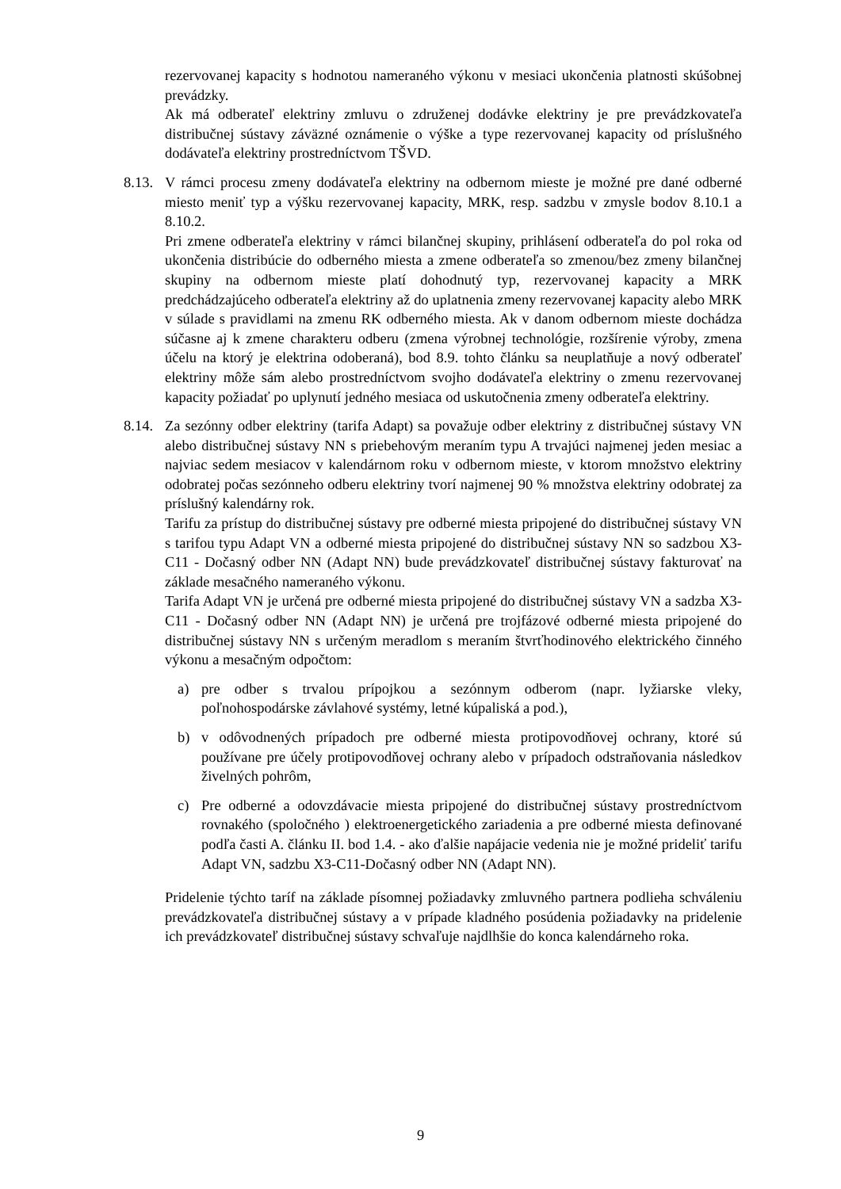rezervovanej kapacity s hodnotou nameraného výkonu v mesiaci ukončenia platnosti skúšobnej prevádzky.
Ak má odberateľ elektriny zmluvu o združenej dodávke elektriny je pre prevádzkovateľa distribučnej sústavy záväzné oznámenie o výške a type rezervovanej kapacity od príslušného dodávateľa elektriny prostredníctvom TŠVD.
8.13.
V rámci procesu zmeny dodávateľa elektriny na odbernom mieste je možné pre dané odberné miesto meniť typ a výšku rezervovanej kapacity, MRK, resp. sadzbu v zmysle bodov 8.10.1 a 8.10.2.
Pri zmene odberateľa elektriny v rámci bilančnej skupiny, prihlásení odberateľa do pol roka od ukončenia distribúcie do odberného miesta a zmene odberateľa so zmenou/bez zmeny bilančnej skupiny na odbernom mieste platí dohodnutý typ, rezervovanej kapacity a MRK predchádzajúceho odberateľa elektriny až do uplatnenia zmeny rezervovanej kapacity alebo MRK v súlade s pravidlami na zmenu RK odberného miesta. Ak v danom odbernom mieste dochádza súčasne aj k zmene charakteru odberu (zmena výrobnej technológie, rozšírenie výroby, zmena účelu na ktorý je elektrina odoberaná), bod 8.9. tohto článku sa neuplatňuje a nový odberateľ elektriny môže sám alebo prostredníctvom svojho dodávateľa elektriny o zmenu rezervovanej kapacity požiadať po uplynutí jedného mesiaca od uskutočnenia zmeny odberateľa elektriny.
8.14.
Za sezónny odber elektriny (tarifa Adapt) sa považuje odber elektriny z distribučnej sústavy VN alebo distribučnej sústavy NN s priebehovým meraním typu A trvajúci najmenej jeden mesiac a najviac sedem mesiacov v kalendárnom roku v odbernom mieste, v ktorom množstvo elektriny odobratej počas sezónneho odberu elektriny tvorí najmenej 90 % množstva elektriny odobratej za príslušný kalendárny rok.
Tarifu za prístup do distribučnej sústavy pre odberné miesta pripojené do distribučnej sústavy VN s tarifou typu Adapt VN a odberné miesta pripojené do distribučnej sústavy NN so sadzbou X3-C11 - Dočasný odber NN (Adapt NN) bude prevádzkovateľ distribučnej sústavy fakturovať na základe mesačného nameraného výkonu.
Tarifa Adapt VN je určená pre odberné miesta pripojené do distribučnej sústavy VN a sadzba X3-C11 - Dočasný odber NN (Adapt NN) je určená pre trojfázové odberné miesta pripojené do distribučnej sústavy NN s určeným meradlom s meraním štvrťhodinového elektrického činného výkonu a mesačným odpočtom:
a) pre odber s trvalou prípojkou a sezónnym odberom (napr. lyžiarske vleky, poľnohospodárske závlahové systémy, letné kúpaliská a pod.),
b) v odôvodnených prípadoch pre odberné miesta protipovodňovej ochrany, ktoré sú používane pre účely protipovodňovej ochrany alebo v prípadoch odstraňovania následkov živelných pohrôm,
c) Pre odberné a odovzdávacie miesta pripojené do distribučnej sústavy prostredníctvom rovnakého (spoločného ) elektroenergetického zariadenia a pre odberné miesta definované podľa časti A. článku II. bod 1.4. - ako ďalšie napájacie vedenia nie je možné prideliť tarifu Adapt VN, sadzbu X3-C11-Dočasný odber NN (Adapt NN).
Pridelenie týchto taríf na základe písomnej požiadavky zmluvného partnera podlieha schváleniu prevádzkovateľa distribučnej sústavy a v prípade kladného posúdenia požiadavky na pridelenie ich prevádzkovateľ distribučnej sústavy schvaľuje najdlhšie do konca kalendárneho roka.
9